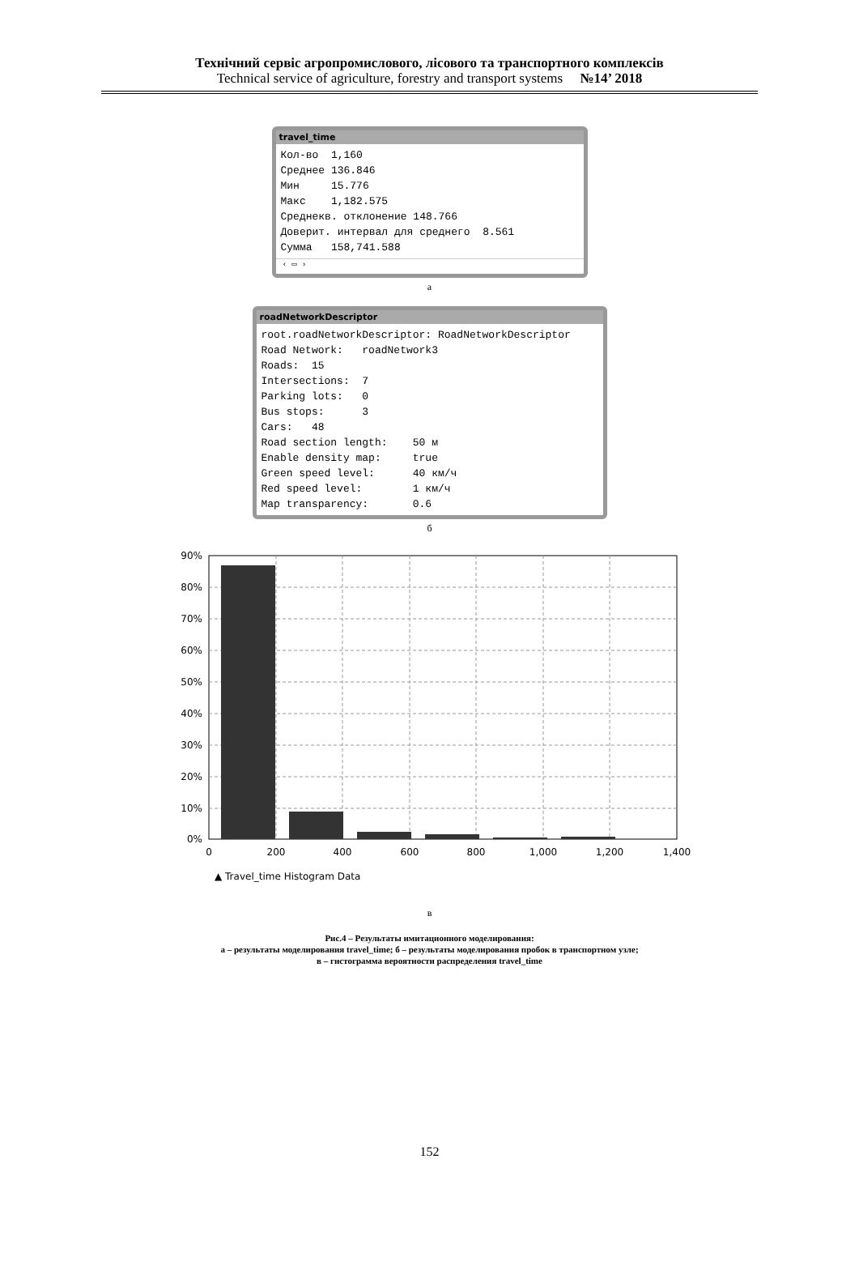Технічний сервіс агропромислового, лісового та транспортного комплексів
Technical service of agriculture, forestry and transport systems №14’ 2018
travel_time
Кол-во  1,160
Среднее 136.846
Мин     15.776
Макс    1,182.575
Среднекв. отклонение 148.766
Доверит. интервал для среднего  8.561
Сумма   158,741.588
‹ ▭ ›
а
roadNetworkDescriptor
root.roadNetworkDescriptor: RoadNetworkDescriptor
Road Network:   roadNetwork3
Roads:  15
Intersections:  7
Parking lots:   0
Bus stops:      3
Cars:   48
Road section length:    50 м
Enable density map:     true
Green speed level:      40 км/ч
Red speed level:        1 км/ч
Map transparency:       0.6
б
90%
80%
70%
60%
50%
40%
30%
20%
10%
0%
0
200
400
600
800
1,000
1,200
1,400
▲ Travel_time Histogram Data
в
Рис.4 – Результаты имитационного моделирования:
а – результаты моделирования travel_time; б – результаты моделирования пробок в транспортном узле;
в – гистограмма вероятности распределения travel_time
152